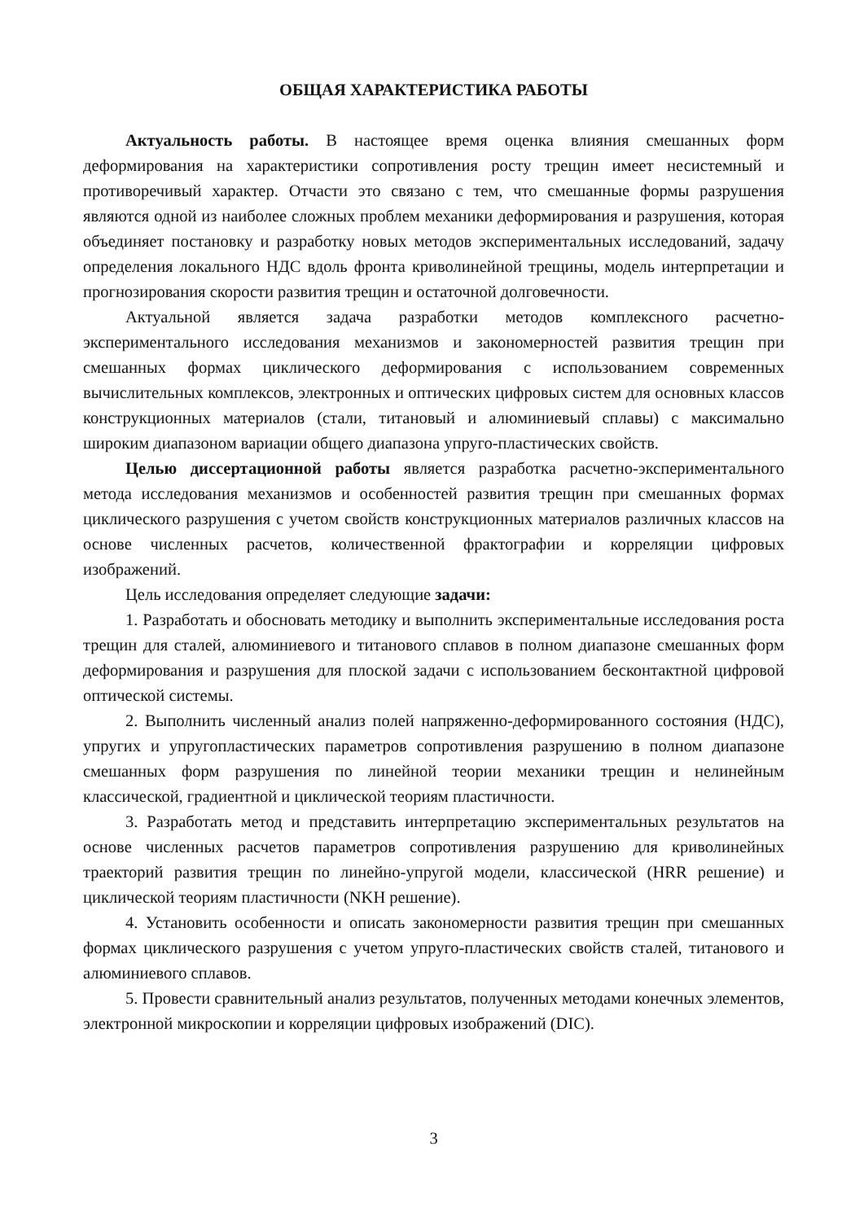ОБЩАЯ ХАРАКТЕРИСТИКА РАБОТЫ
Актуальность работы. В настоящее время оценка влияния смешанных форм деформирования на характеристики сопротивления росту трещин имеет несистемный и противоречивый характер. Отчасти это связано с тем, что смешанные формы разрушения являются одной из наиболее сложных проблем механики деформирования и разрушения, которая объединяет постановку и разработку новых методов экспериментальных исследований, задачу определения локального НДС вдоль фронта криволинейной трещины, модель интерпретации и прогнозирования скорости развития трещин и остаточной долговечности.
Актуальной является задача разработки методов комплексного расчетно-экспериментального исследования механизмов и закономерностей развития трещин при смешанных формах циклического деформирования с использованием современных вычислительных комплексов, электронных и оптических цифровых систем для основных классов конструкционных материалов (стали, титановый и алюминиевый сплавы) с максимально широким диапазоном вариации общего диапазона упруго-пластических свойств.
Целью диссертационной работы является разработка расчетно-экспериментального метода исследования механизмов и особенностей развития трещин при смешанных формах циклического разрушения с учетом свойств конструкционных материалов различных классов на основе численных расчетов, количественной фрактографии и корреляции цифровых изображений.
Цель исследования определяет следующие задачи:
1. Разработать и обосновать методику и выполнить экспериментальные исследования роста трещин для сталей, алюминиевого и титанового сплавов в полном диапазоне смешанных форм деформирования и разрушения для плоской задачи с использованием бесконтактной цифровой оптической системы.
2. Выполнить численный анализ полей напряженно-деформированного состояния (НДС), упругих и упругопластических параметров сопротивления разрушению в полном диапазоне смешанных форм разрушения по линейной теории механики трещин и нелинейным классической, градиентной и циклической теориям пластичности.
3. Разработать метод и представить интерпретацию экспериментальных результатов на основе численных расчетов параметров сопротивления разрушению для криволинейных траекторий развития трещин по линейно-упругой модели, классической (HRR решение) и циклической теориям пластичности (NKH решение).
4. Установить особенности и описать закономерности развития трещин при смешанных формах циклического разрушения с учетом упруго-пластических свойств сталей, титанового и алюминиевого сплавов.
5. Провести сравнительный анализ результатов, полученных методами конечных элементов, электронной микроскопии и корреляции цифровых изображений (DIC).
3